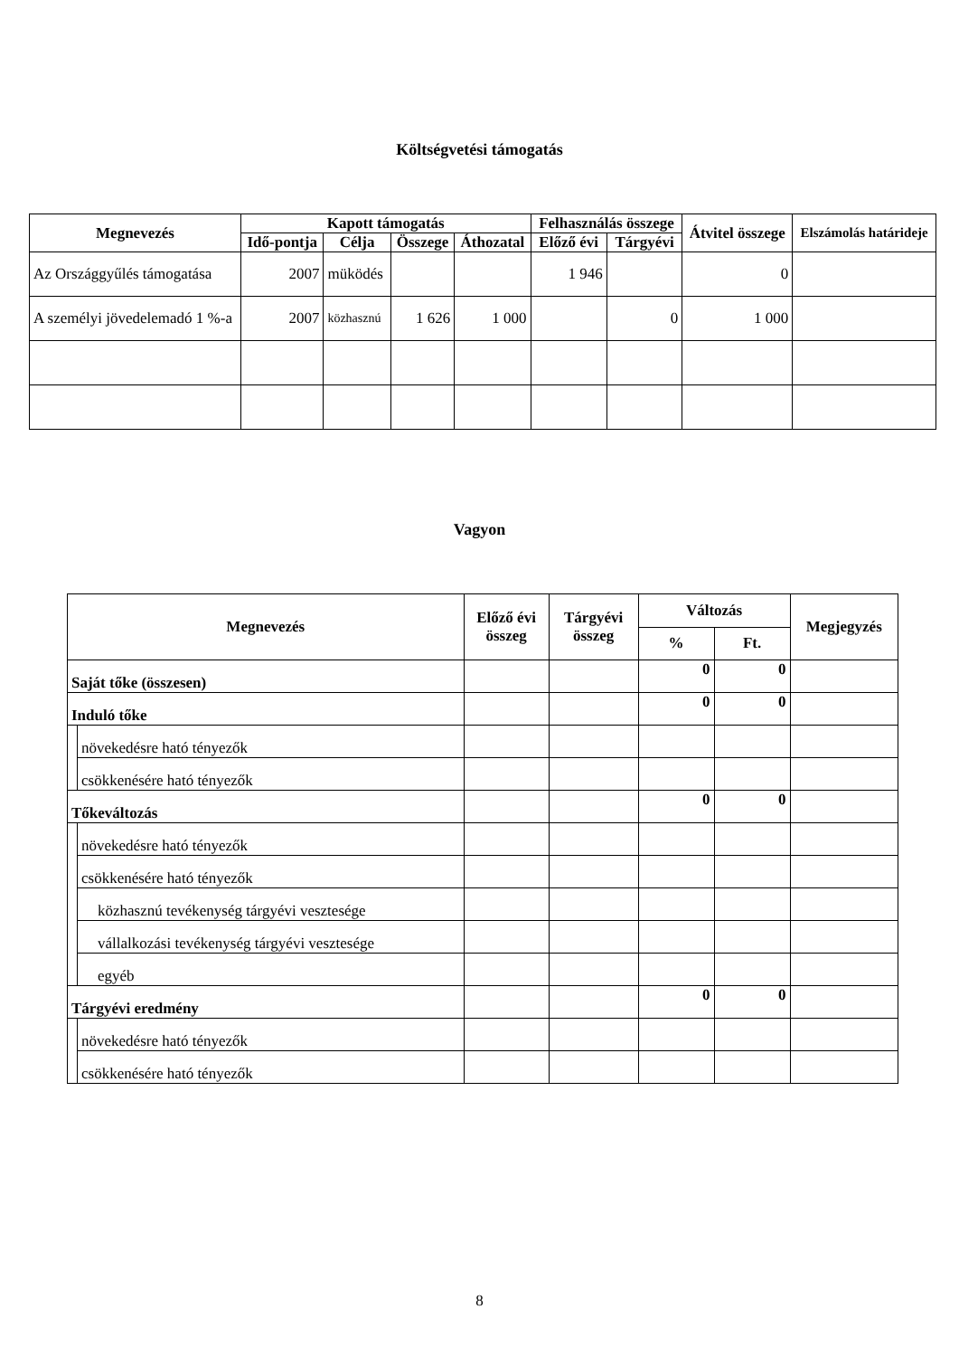Költségvetési támogatás
| Megnevezés | Kapott támogatás | | | | Felhasználás összege | | Átvitel összege | Elszámolás határideje |
| --- | --- | --- | --- | --- | --- | --- | --- | --- |
| | Idő-pontja | Célja | Összege | Áthozatal | Előző évi | Tárgyévi | | |
| Az Országgyűlés támogatása | 2007 | müködés | | | 1 946 | | 0 | |
| A személyi jövedelemadó 1 %-a | 2007 | közhasznú | 1 626 | 1 000 | | 0 | 1 000 | |
Vagyon
| Megnevezés | | Előző évi összeg | Tárgyévi összeg | Változás | | Megjegyzés |
| --- | --- | --- | --- | --- | --- | --- |
| | | | | % | Ft. | |
| Saját tőke (összesen) | | | | 0 | 0 | |
| Induló tőke | | | | 0 | 0 | |
| | növekedésre ható tényezők | | | | | |
| | csökkenésére ható tényezők | | | | | |
| Tőkeváltozás | | | | 0 | 0 | |
| | növekedésre ható tényezők | | | | | |
| | csökkenésére ható tényezők | | | | | |
| | közhasznú tevékenység tárgyévi vesztesége | | | | | |
| | vállalkozási tevékenység tárgyévi vesztesége | | | | | |
| | egyéb | | | | | |
| Tárgyévi eredmény | | | | 0 | 0 | |
| | növekedésre ható tényezők | | | | | |
| | csökkenésére ható tényezők | | | | | |
8